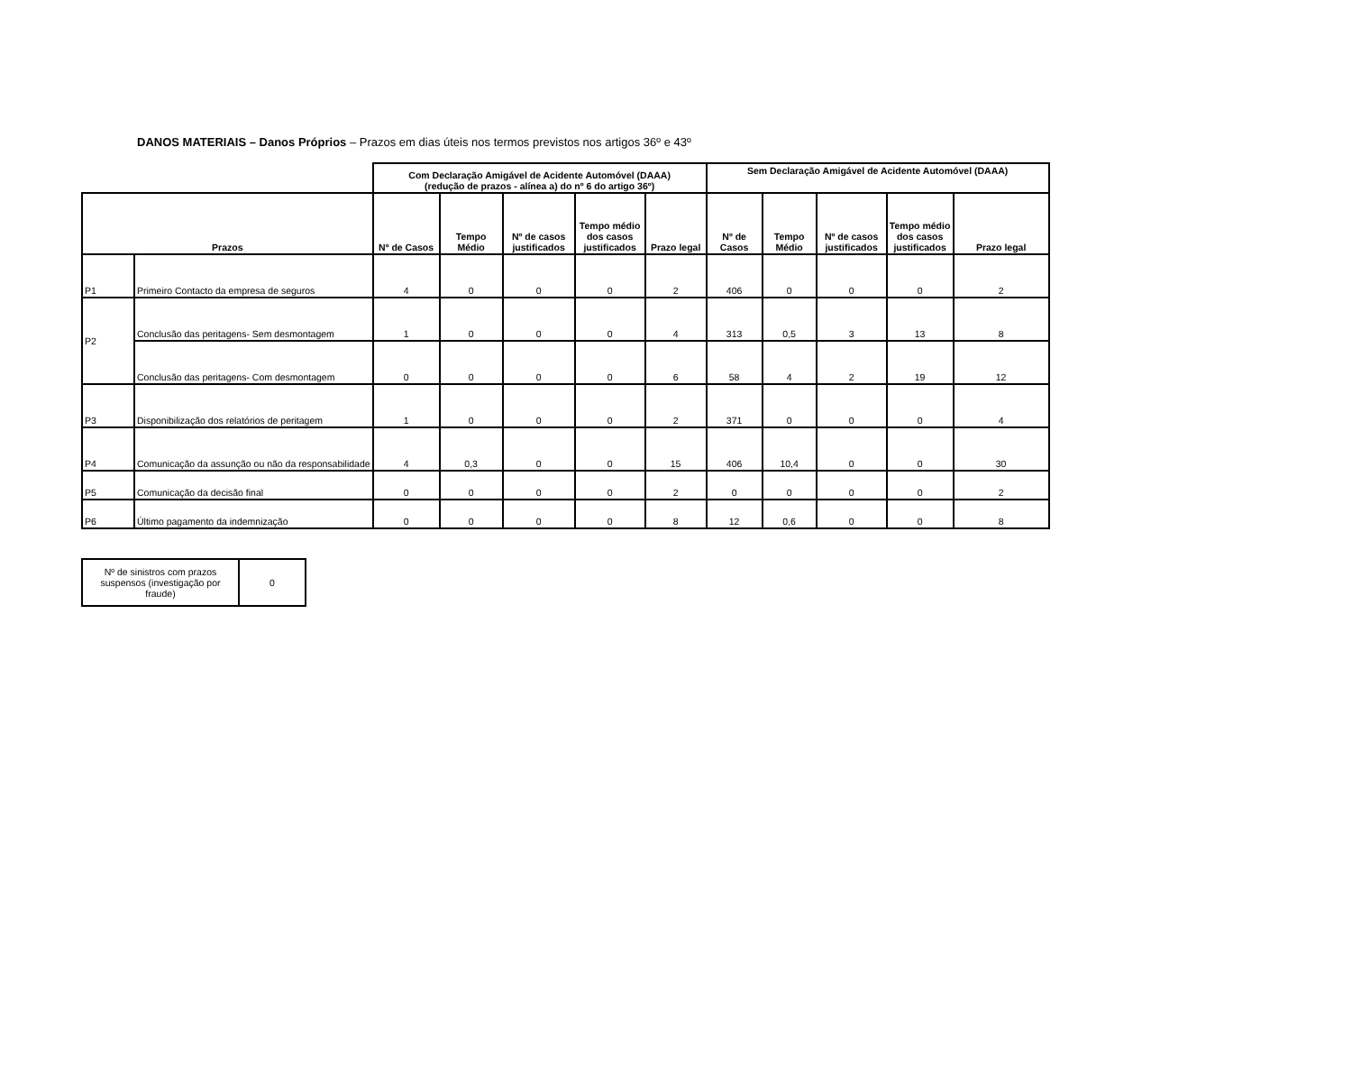DANOS MATERIAIS – Danos Próprios – Prazos em dias úteis nos termos previstos nos artigos 36º e 43º
| | | Com Declaração Amigável de Acidente Automóvel (DAAA) (redução de prazos - alínea a) do nº 6 do artigo 36º) | | | | | Sem Declaração Amigável de Acidente Automóvel (DAAA) | | | | |
| Prazos | | Nº de Casos | Tempo Médio | Nº de casos justificados | Tempo médio dos casos justificados | Prazo legal | Nº de Casos | Tempo Médio | Nº de casos justificados | Tempo médio dos casos justificados | Prazo legal |
| P1 | Primeiro Contacto da empresa de seguros | 4 | 0 | 0 | 0 | 2 | 406 | 0 | 0 | 0 | 2 |
| P2 | Conclusão das peritagens- Sem desmontagem | 1 | 0 | 0 | 0 | 4 | 313 | 0,5 | 3 | 13 | 8 |
| | Conclusão das peritagens- Com desmontagem | 0 | 0 | 0 | 0 | 6 | 58 | 4 | 2 | 19 | 12 |
| P3 | Disponibilização dos relatórios de peritagem | 1 | 0 | 0 | 0 | 2 | 371 | 0 | 0 | 0 | 4 |
| P4 | Comunicação da assunção ou não da responsabilidade | 4 | 0,3 | 0 | 0 | 15 | 406 | 10,4 | 0 | 0 | 30 |
| P5 | Comunicação da decisão final | 0 | 0 | 0 | 0 | 2 | 0 | 0 | 0 | 0 | 2 |
| P6 | Último pagamento da indemnização | 0 | 0 | 0 | 0 | 8 | 12 | 0,6 | 0 | 0 | 8 |
| Nº de sinistros com prazos suspensos (investigação por fraude) | 0 |